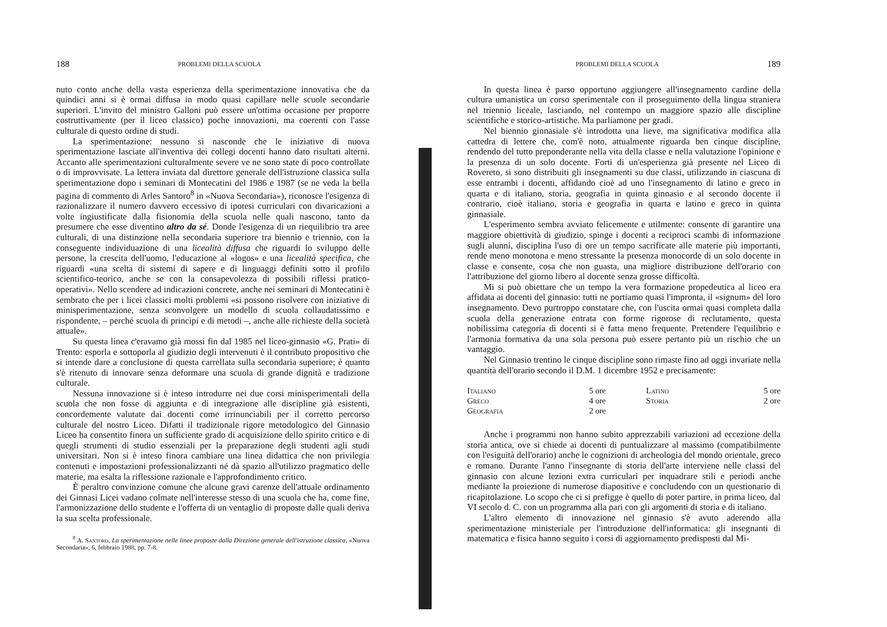188 PROBLEMI DELLA SCUOLA
nuto conto anche della vasta esperienza della sperimentazione innovativa che da quindici anni si è ormai diffusa in modo quasi capillare nelle scuole secondarie superiori. L'invito del ministro Galloni può essere un'ottima occasione per proporre costruttivamente (per il liceo classico) poche innovazioni, ma coerenti con l'asse culturale di questo ordine di studi.
La sperimentazione: nessuno si nasconde che le iniziative di nuova sperimentazione lasciate all'inventiva dei collegi docenti hanno dato risultati alterni. Accanto alle sperimentazioni culturalmente severe ve ne sono state di poco controllate o di improvvisate. La lettera inviata dal direttore generale dell'istruzione classica sulla sperimentazione dopo i seminari di Montecatini del 1986 e 1987 (se ne veda la bella pagina di commento di Arles Santoro<sup>8</sup> in «Nuova Secondaria»), riconosce l'esigenza di razionalizzare il numero davvero eccessivo di ipotesi curriculari con divaricazioni a volte ingiustificate dalla fisionomia della scuola nelle quali nascono, tanto da presumere che esse diventino altro da sé. Donde l'esigenza di un riequilibrio tra aree culturali, di una distinzione nella secondaria superiore tra biennio e triennio, con la conseguente individuazione di una licealità diffusa che riguardi lo sviluppo delle persone, la crescita dell'uomo, l'educazione al «logos» e una licealità specifica, che riguardi «una scelta di sistemi di sapere e di linguaggi definiti sotto il profilo scientifico-teorico, anche se con la consapevolezza di possibili riflessi pratico-operativi». Nello scendere ad indicazioni concrete, anche nei seminari di Montecatini è sembrato che per i licei classici molti problemi «si possono risolvere con iniziative di minisperimentazione, senza sconvolgere un modello di scuola collaudatissimo e rispondente, – perché scuola di princìpi e di metodi –, anche alle richieste della società attuale».
Su questa linea c'eravamo già mossi fin dal 1985 nel liceo-ginnasio «G. Prati» di Trento: esporla e sottoporla al giudizio degli intervenuti è il contributo propositivo che si intende dare a conclusione di questa carrellata sulla secondaria superiore; è quanto s'è ritenuto di innovare senza deformare una scuola di grande dignità e tradizione culturale.
Nessuna innovazione si è inteso introdurre nei due corsi minisperimentali della scuola che non fosse di aggiunta e di integrazione alle discipline già esistenti, concordemente valutate dai docenti come irrinunciabili per il corretto percorso culturale del nostro Liceo. Difatti il tradizionale rigore metodologico del Ginnasio Liceo ha consentito finora un sufficiente grado di acquisizione dello spirito critico e di quegli strumenti di studio essenziali per la preparazione degli studenti agli studi universitari. Non si è inteso finora cambiare una linea didattica che non privilegia contenuti e impostazioni professionalizzanti né dà spazio all'utilizzo pragmatico delle materie, ma esalta la riflessione razionale e l'approfondimento critico.
È peraltro convinzione comune che alcune gravi carenze dell'attuale ordinamento dei Ginnasi Licei vadano colmate nell'interesse stesso di una scuola che ha, come fine, l'armonizzazione dello studente e l'offerta di un ventaglio di proposte dalle quali deriva la sua scelta professionale.
<sup>8</sup> A. Santoro, La sperimentazione nelle linee proposte dalla Direzione generale dell'istruzione classica, «Nuova Secondaria», 6, febbraio 1988, pp. 7-8.
PROBLEMI DELLA SCUOLA 189
In questa linea è parso opportuno aggiungere all'insegnamento cardine della cultura umanistica un corso sperimentale con il proseguimento della lingua straniera nel triennio liceale, lasciando, nel contempo un maggiore spazio alle discipline scientifiche e storico-artistiche. Ma parliamone per gradi.
Nel biennio ginnasiale s'è introdotta una lieve, ma significativa modifica alla cattedra di lettere che, com'è noto, attualmente riguarda ben cinque discipline, rendendo del tutto preponderante nella vita della classe e nella valutazione l'opinione e la presenza di un solo docente. Forti di un'esperienza già presente nel Liceo di Rovereto, si sono distribuiti gli insegnamenti su due classi, utilizzando in ciascuna di esse entrambi i docenti, affidando cioè ad uno l'insegnamento di latino e greco in quarta e di italiano, storia, geografia in quinta ginnasio e al secondo docente il contrario, cioè italiano, storia e geografia in quarta e latino e greco in quinta ginnasiale.
L'esperimento sembra avviato felicemente e utilmente: consente di garantire una maggiore obiettività di giudizio, spinge i docenti a reciproci scambi di informazione sugli alunni, disciplina l'uso di ore un tempo sacrificate alle materie più importanti, rende meno monotona e meno stressante la presenza monocorde di un solo docente in classe e consente, cosa che non guasta, una migliore distribuzione dell'orario con l'attribuzione del giorno libero al docente senza grosse difficoltà.
Mi si può obiettare che un tempo la vera formazione propedeutica al liceo era affidata ai docenti del ginnasio: tutti ne portiamo quasi l'impronta, il «signum» del loro insegnamento. Devo purtroppo constatare che, con l'uscita ormai quasi completa dalla scuola della generazione entrata con forme rigorose di reclutamento, questa nobilissima categoria di docenti si è fatta meno frequente. Pretendere l'equilibrio e l'armonia formativa da una sola persona può essere pertanto più un rischio che un vantaggio.
Nel Ginnasio trentino le cinque discipline sono rimaste fino ad oggi invariate nella quantità dell'orario secondo il D.M. 1 dicembre 1952 e precisamente:
| Italiano | 5 ore | Latino | 5 ore |
| Greco | 4 ore | Storia | 2 ore |
| Geografia | 2 ore | | |
Anche i programmi non hanno subito apprezzabili variazioni ad eccezione della storia antica, ove si chiede ai docenti di puntualizzare al massimo (compatibilmente con l'esiguità dell'orario) anche le cognizioni di archeologia del mondo orientale, greco e romano. Durante l'anno l'insegnante di storia dell'arte interviene nelle classi del ginnasio con alcune lezioni extra curriculari per inquadrare stili e periodi anche mediante la proiezione di numerose diapositive e concludendo con un questionario di ricapitolazione. Lo scopo che ci si prefigge è quello di poter partire, in prima liceo, dal VI secolo d. C. con un programma alla pari con gli argomenti di storia e di italiano.
L'altro elemento di innovazione nel ginnasio s'è avuto aderendo alla sperimentazione ministeriale per l'introduzione dell'informatica: gli insegnanti di matematica e fisica hanno seguito i corsi di aggiornamento predisposti dal Mi-